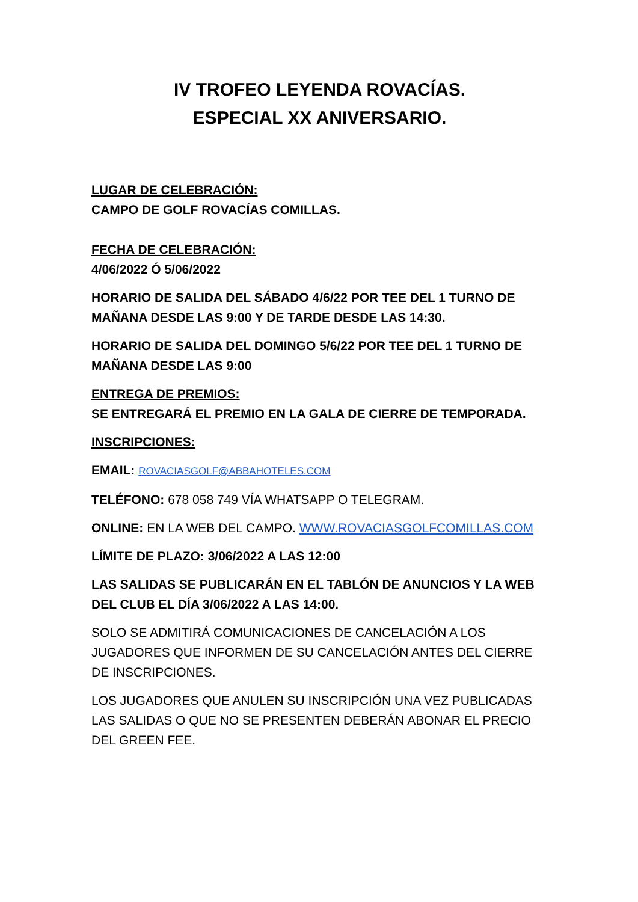IV TROFEO LEYENDA ROVACÍAS.
ESPECIAL XX ANIVERSARIO.
LUGAR DE CELEBRACIÓN:
CAMPO DE GOLF ROVACÍAS COMILLAS.
FECHA DE CELEBRACIÓN:
4/06/2022 Ó 5/06/2022
HORARIO DE SALIDA DEL SÁBADO 4/6/22 POR TEE DEL 1 TURNO DE MAÑANA DESDE LAS 9:00 Y DE TARDE DESDE LAS 14:30.
HORARIO DE SALIDA DEL DOMINGO 5/6/22 POR TEE DEL 1 TURNO DE MAÑANA DESDE LAS 9:00
ENTREGA DE PREMIOS:
SE ENTREGARÁ EL PREMIO EN LA GALA DE CIERRE DE TEMPORADA.
INSCRIPCIONES:
EMAIL: ROVACIASGOLF@ABBAHOTELES.COM
TELÉFONO: 678 058 749 VÍA WHATSAPP O TELEGRAM.
ONLINE: EN LA WEB DEL CAMPO. WWW.ROVACIASGOLFCOMILLAS.COM
LÍMITE DE PLAZO: 3/06/2022 A LAS 12:00
LAS SALIDAS SE PUBLICARÁN EN EL TABLÓN DE ANUNCIOS Y LA WEB DEL CLUB EL DÍA 3/06/2022 A LAS 14:00.
SOLO SE ADMITIRÁ COMUNICACIONES DE CANCELACIÓN A LOS JUGADORES QUE INFORMEN DE SU CANCELACIÓN ANTES DEL CIERRE DE INSCRIPCIONES.
LOS JUGADORES QUE ANULEN SU INSCRIPCIÓN UNA VEZ PUBLICADAS LAS SALIDAS O QUE NO SE PRESENTEN DEBERÁN ABONAR EL PRECIO DEL GREEN FEE.